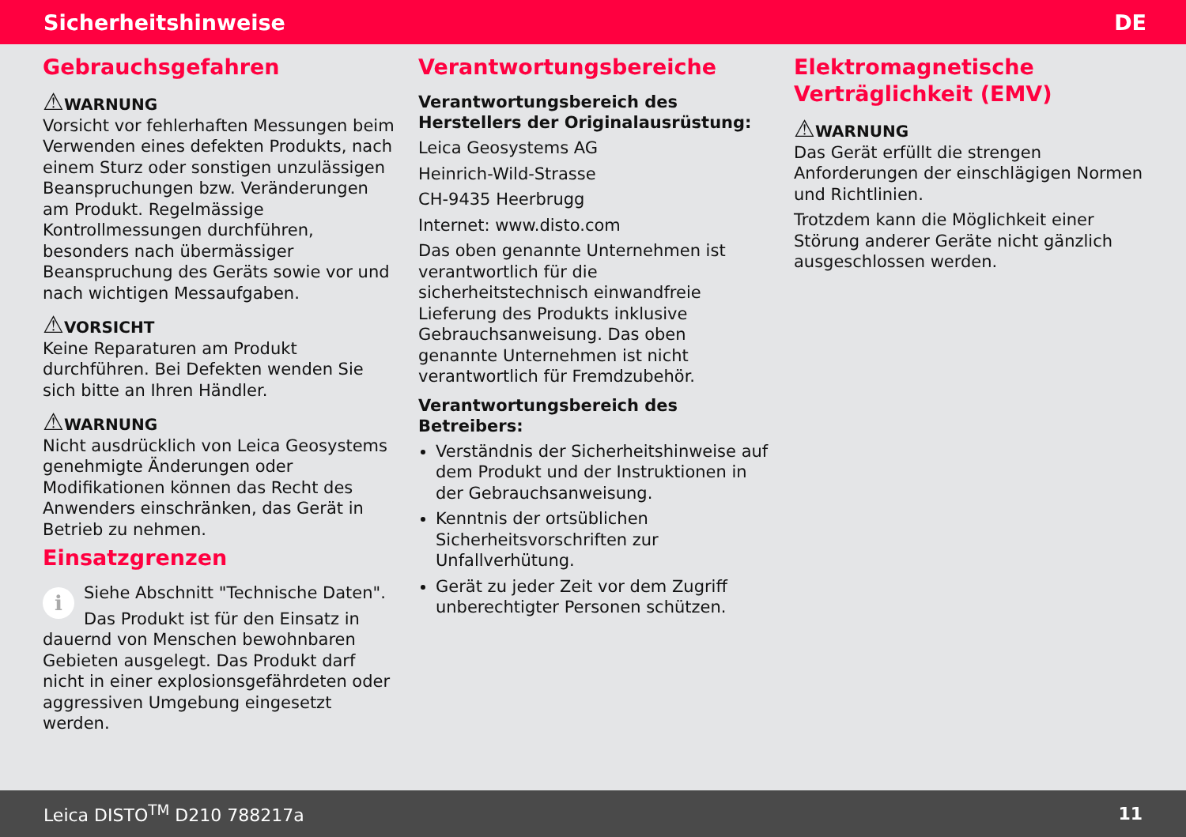Sicherheitshinweise DE
Gebrauchsgefahren
⚠WARNUNG
Vorsicht vor fehlerhaften Messungen beim Verwenden eines defekten Produkts, nach einem Sturz oder sonstigen unzulässigen Beanspruchungen bzw. Veränderungen am Produkt. Regelmässige Kontrollmessungen durchführen, besonders nach übermässiger Beanspruchung des Geräts sowie vor und nach wichtigen Messaufgaben.
⚠VORSICHT
Keine Reparaturen am Produkt durchführen. Bei Defekten wenden Sie sich bitte an Ihren Händler.
⚠WARNUNG
Nicht ausdrücklich von Leica Geosystems genehmigte Änderungen oder Modifikationen können das Recht des Anwenders einschränken, das Gerät in Betrieb zu nehmen.
Einsatzgrenzen
i Siehe Abschnitt "Technische Daten".
Das Produkt ist für den Einsatz in dauernd von Menschen bewohnbaren Gebieten ausgelegt. Das Produkt darf nicht in einer explosionsgefährdeten oder aggressiven Umgebung eingesetzt werden.
Verantwortungsbereiche
Verantwortungsbereich des Herstellers der Originalausrüstung:
Leica Geosystems AG
Heinrich-Wild-Strasse
CH-9435 Heerbrugg
Internet: www.disto.com
Das oben genannte Unternehmen ist verantwortlich für die sicherheitstechnisch einwandfreie Lieferung des Produkts inklusive Gebrauchsanweisung. Das oben genannte Unternehmen ist nicht verantwortlich für Fremdzubehör.
Verantwortungsbereich des Betreibers:
Verständnis der Sicherheitshinweise auf dem Produkt und der Instruktionen in der Gebrauchsanweisung.
Kenntnis der ortsüblichen Sicherheitsvorschriften zur Unfallverhütung.
Gerät zu jeder Zeit vor dem Zugriff unberechtigter Personen schützen.
Elektromagnetische Verträglichkeit (EMV)
⚠WARNUNG
Das Gerät erfüllt die strengen Anforderungen der einschlägigen Normen und Richtlinien.
Trotzdem kann die Möglichkeit einer Störung anderer Geräte nicht gänzlich ausgeschlossen werden.
Leica DISTO<sup>TM</sup> D210 788217a 11